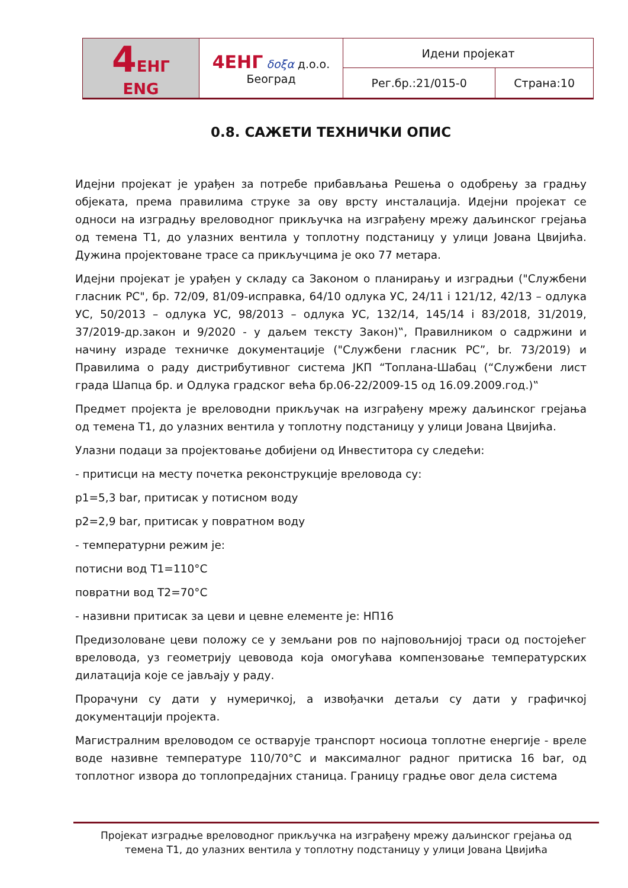| 4 ЕНГ ENG | 4ЕНГ δοξα д.о.о. Београд | Идени пројекат | |
| | | Рег.бр.:21/015-0 | Страна:10 |
0.8. САЖЕТИ ТЕХНИЧКИ ОПИС
Идејни пројекат је урађен за потребе прибављања Решења о одобрењу за градњу објеката, према правилима струке за ову врсту инсталација. Идејни пројекат се односи на изградњу вреловодног прикључка на изграђену мрежу даљинског грејања од темена Т1, до улазних вентила у топлотну подстаницу у улици Јована Цвијића. Дужина пројектоване трасе са прикључцима је око 77 метара.
Идејни пројекат је урађен у складу са Законом о планирању и изградњи ("Службени гласник РС", бр. 72/09, 81/09-исправка, 64/10 одлука УС, 24/11 і 121/12, 42/13 – одлука УС, 50/2013 – одлука УС, 98/2013 – одлука УС, 132/14, 145/14 і 83/2018, 31/2019, 37/2019-др.закон и 9/2020 - у даљем тексту Закон)‟, Правилником о садржини и начину израде техничке документације ("Службени гласник РС”, br. 73/2019) и Правилима о раду дистрибутивног система ЈКП “Топлана-Шабац (“Службени лист града Шапца бр. и Одлука градског већа бр.06-22/2009-15 од 16.09.2009.год.)‟
Предмет пројекта је вреловодни прикључак на изграђену мрежу даљинског грејања од темена Т1, до улазних вентила у топлотну подстаницу у улици Јована Цвијића.
Улазни подаци за пројектовање добијени од Инвеститора су следећи:
- притисци на месту почетка реконструкције вреловода су:
p1=5,3 bar, притисак у потисном воду
p2=2,9 bar, притисак у повратном воду
- температурни режим је:
потисни вод Т1=110°C
повратни вод Т2=70°C
- називни притисак за цеви и цевне елементе је: НП16
Предизоловане цеви положу се у земљани ров по најповољнијој траси од постојећег вреловода, уз геометрију цевовода која омогућава компензовање температурских дилатација које се јављају у раду.
Прорачуни су дати у нумеричкој, а извођачки детаљи су дати у графичкој документацији пројекта.
Магистралним вреловодом се остварује транспорт носиоца топлотне енергије - вреле воде називне температуре 110/70°C и максималног радног притиска 16 bar, од топлотног извора до топлопредајних станица. Границу градње овог дела система
Пројекат изградње вреловодног прикључка на изграђену мрежу даљинског грејања од
темена Т1, до улазних вентила у топлотну подстаницу у улици Јована Цвијића